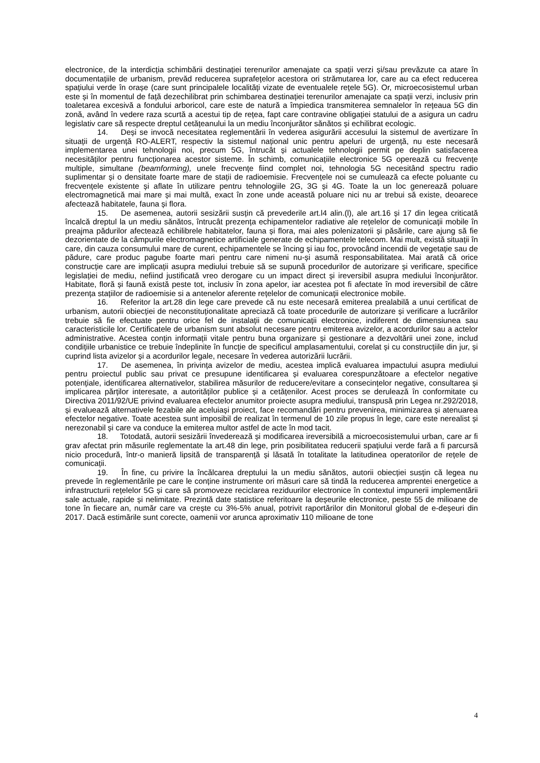electronice, de la interdicția schimbării destinației terenurilor amenajate ca spații verzi și/sau prevăzute ca atare în documentațiile de urbanism, prevăd reducerea suprafețelor acestora ori strămutarea lor, care au ca efect reducerea spațiului verde în orașe (care sunt principalele localități vizate de eventualele rețele 5G). Or, microecosistemul urban este și în momentul de față dezechilibrat prin schimbarea destinației terenurilor amenajate ca spații verzi, inclusiv prin toaletarea excesivă a fondului arboricol, care este de natură a împiedica transmiterea semnalelor în rețeaua 5G din zonă, având în vedere raza scurtă a acestui tip de rețea, fapt care contravine obligației statului de a asigura un cadru legislativ care să respecte dreptul cetățeanului la un mediu înconjurător sănătos și echilibrat ecologic.
14. Deși se invocă necesitatea reglementării în vederea asigurării accesului la sistemul de avertizare în situații de urgență RO-ALERT, respectiv la sistemul național unic pentru apeluri de urgență, nu este necesară implementarea unei tehnologii noi, precum 5G, întrucât și actualele tehnologii permit pe deplin satisfacerea necesităților pentru funcționarea acestor sisteme. În schimb, comunicațiile electronice 5G operează cu frecvențe multiple, simultane (beamforming), unele frecvențe fiind complet noi, tehnologia 5G necesitând spectru radio suplimentar și o densitate foarte mare de stații de radioemisie. Frecvențele noi se cumulează ca efecte poluante cu frecvențele existente și aflate în utilizare pentru tehnologiile 2G, 3G și 4G. Toate la un loc generează poluare electromagnetică mai mare și mai multă, exact în zone unde această poluare nici nu ar trebui să existe, deoarece afectează habitatele, fauna și flora.
15. De asemenea, autorii sesizării susțin că prevederile art.l4 alin.(l), ale art.16 și 17 din legea criticată încalcă dreptul la un mediu sănătos, întrucât prezența echipamentelor radiative ale rețelelor de comunicații mobile în preajma pădurilor afectează echilibrele habitatelor, fauna și flora, mai ales polenizatorii și păsările, care ajung să fie dezorientate de la câmpurile electromagnetice artificiale generate de echipamentele telecom. Mai mult, există situații în care, din cauza consumului mare de curent, echipamentele se încing și iau foc, provocând incendii de vegetație sau de pădure, care produc pagube foarte mari pentru care nimeni nu-și asumă responsabilitatea. Mai arată că orice construcție care are implicații asupra mediului trebuie să se supună procedurilor de autorizare și verificare, specifice legislației de mediu, nefiind justificată vreo derogare cu un impact direct și ireversibil asupra mediului înconjurător. Habitate, floră și faună există peste tot, inclusiv în zona apelor, iar acestea pot fi afectate în mod ireversibil de către prezența stațiilor de radioemisie si a antenelor aferente rețelelor de comunicații electronice mobile.
16. Referitor la art.28 din lege care prevede că nu este necesară emiterea prealabilă a unui certificat de urbanism, autorii obiecției de neconstituționalitate apreciază că toate procedurile de autorizare și verificare a lucrărilor trebuie să fie efectuate pentru orice fel de instalații de comunicații electronice, indiferent de dimensiunea sau caracteristicile lor. Certificatele de urbanism sunt absolut necesare pentru emiterea avizelor, a acordurilor sau a actelor administrative. Acestea conțin informații vitale pentru buna organizare și gestionare a dezvoltării unei zone, includ condițiile urbanistice ce trebuie îndeplinite în funcție de specificul amplasamentului, corelat și cu construcțiile din jur, și cuprind lista avizelor și a acordurilor legale, necesare în vederea autorizării lucrării.
17. De asemenea, în privința avizelor de mediu, acestea implică evaluarea impactului asupra mediului pentru proiectul public sau privat ce presupune identificarea și evaluarea corespunzătoare a efectelor negative potențiale, identificarea alternativelor, stabilirea măsurilor de reducere/evitare a consecințelor negative, consultarea și implicarea părților interesate, a autorităților publice și a cetățenilor. Acest proces se derulează în conformitate cu Directiva 2011/92/UE privind evaluarea efectelor anumitor proiecte asupra mediului, transpusă prin Legea nr.292/2018, și evaluează alternativele fezabile ale aceluiași proiect, face recomandări pentru prevenirea, minimizarea și atenuarea efectelor negative. Toate acestea sunt imposibil de realizat în termenul de 10 zile propus în lege, care este nerealist și nerezonabil și care va conduce la emiterea multor astfel de acte în mod tacit.
18. Totodată, autorii sesizării învederează și modificarea ireversibilă a microecosistemului urban, care ar fi grav afectat prin măsurile reglementate la art.48 din lege, prin posibilitatea reducerii spațiului verde fară a fi parcursă nicio procedură, într-o manieră lipsită de transparență și lăsată în totalitate la latitudinea operatorilor de rețele de comunicații.
19. În fine, cu privire la încălcarea dreptului la un mediu sănătos, autorii obiecției susțin că legea nu prevede în reglementările pe care le conține instrumente ori măsuri care să tindă la reducerea amprentei energetice a infrastructurii rețelelor 5G și care să promoveze reciclarea reziduurilor electronice în contextul impunerii implementării sale actuale, rapide și nelimitate. Prezintă date statistice referitoare la deșeurile electronice, peste 55 de milioane de tone în fiecare an, număr care va crește cu 3%-5% anual, potrivit raportărilor din Monitorul global de e-deșeuri din 2017. Dacă estimările sunt corecte, oamenii vor arunca aproximativ 110 milioane de tone
4